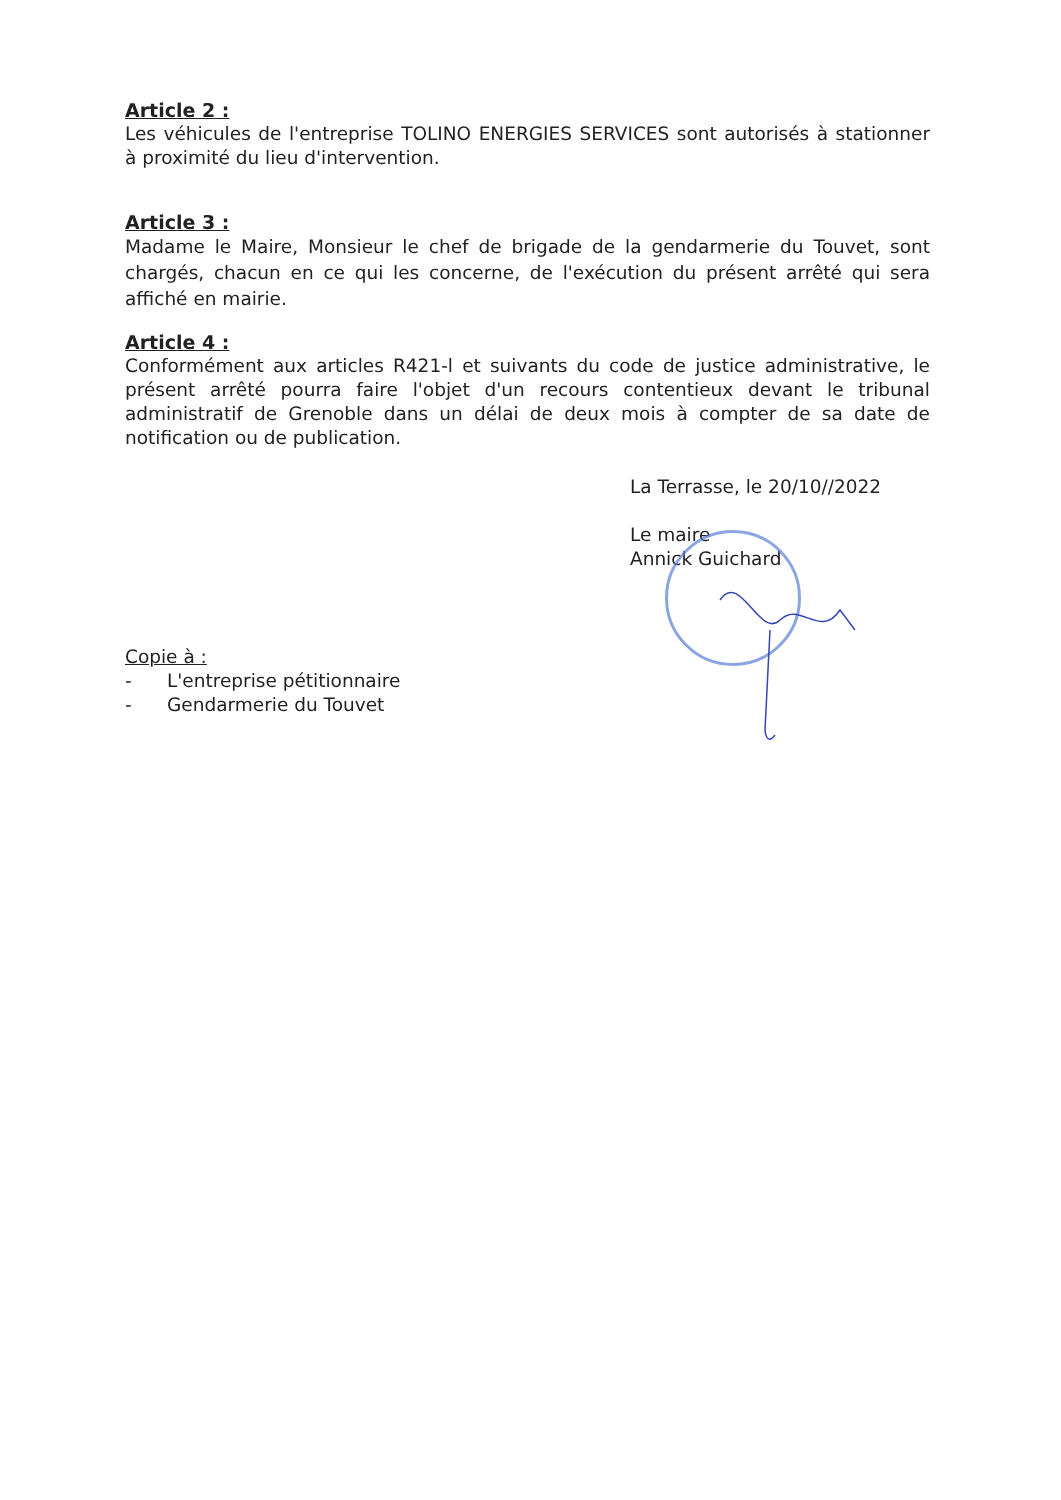Article 2 :
Les véhicules de l'entreprise TOLINO ENERGIES SERVICES sont autorisés à stationner à proximité du lieu d'intervention.
Article 3 :
Madame le Maire, Monsieur le chef de brigade de la gendarmerie du Touvet, sont chargés, chacun en ce qui les concerne, de l'exécution du présent arrêté qui sera affiché en mairie.
Article 4 :
Conformément aux articles R421-l et suivants du code de justice administrative, le présent arrêté pourra faire l'objet d'un recours contentieux devant le tribunal administratif de Grenoble dans un délai de deux mois à compter de sa date de notification ou de publication.
La Terrasse, le 20/10//2022
Le maire
Annick Guichard
Copie à :
- L'entreprise pétitionnaire
- Gendarmerie du Touvet